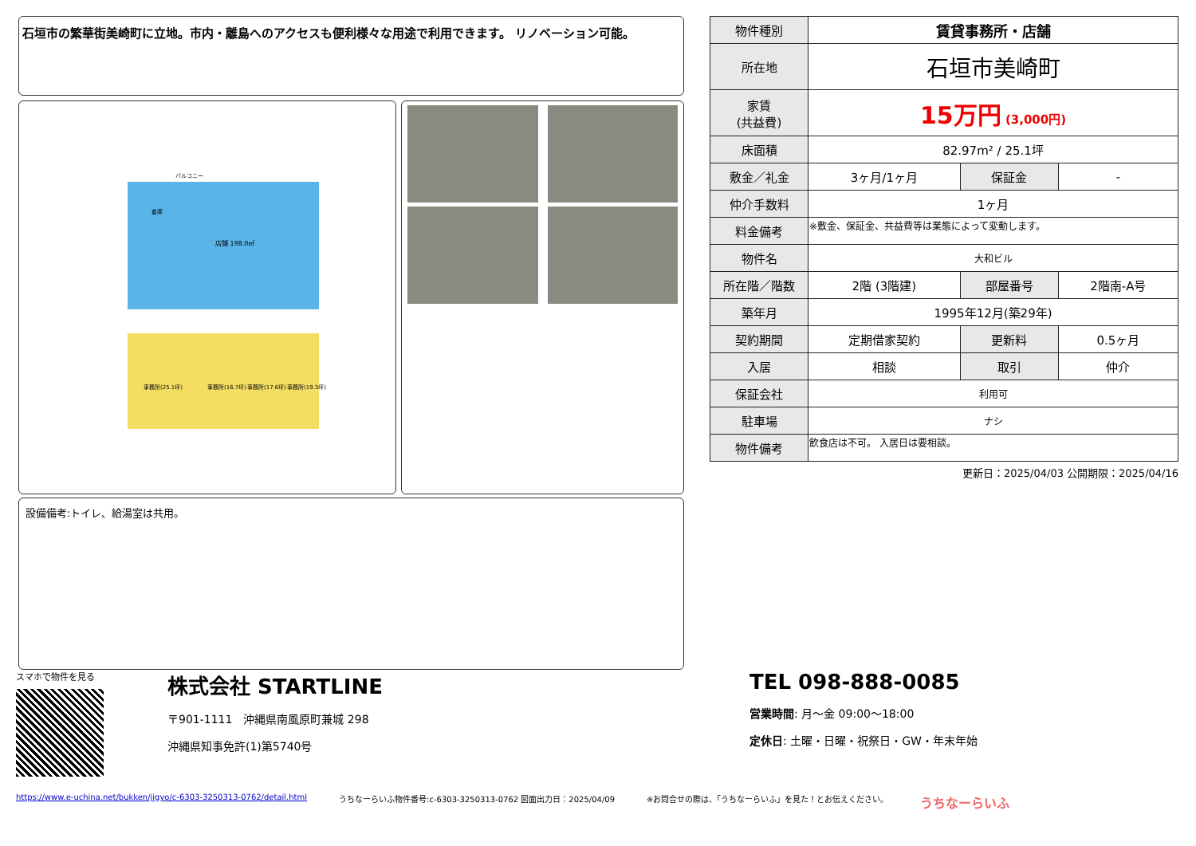石垣市の繁華街美崎町に立地。市内・離島へのアクセスも便利様々な用途で利用できます。 リノベーション可能。
店舗 198.0㎡
事務所(25.1坪)
事務所(16.7坪)
事務所(17.6坪)
事務所(19.3坪)
バルコニー
倉庫
設備備考:トイレ、給湯室は共用。
| 物件種別 | 賃貸事務所・店舗 | | |
| 所在地 | 石垣市美崎町 | | |
| 家賃 (共益費) | 15万円 (3,000円) | | |
| 床面積 | 82.97m² / 25.1坪 | | |
| 敷金／礼金 | 3ヶ月/1ヶ月 | 保証金 | - |
| 仲介手数料 | 1ヶ月 | | |
| 料金備考 | ※敷金、保証金、共益費等は業態によって変動します。 | | |
| 物件名 | 大和ビル | | |
| 所在階／階数 | 2階 (3階建) | 部屋番号 | 2階南-A号 |
| 築年月 | 1995年12月(築29年) | | |
| 契約期間 | 定期借家契約 | 更新料 | 0.5ヶ月 |
| 入居 | 相談 | 取引 | 仲介 |
| 保証会社 | 利用可 | | |
| 駐車場 | ナシ | | |
| 物件備考 | 飲食店は不可。 入居日は要相談。 | | |
更新日：2025/04/03 公開期限：2025/04/16
スマホで物件を見る
株式会社 STARTLINE
〒901-1111　沖縄県南風原町兼城 298
沖縄県知事免許(1)第5740号
TEL 098-888-0085
営業時間: 月～金 09:00～18:00
定休日: 土曜・日曜・祝祭日・GW・年末年始
https://www.e-uchina.net/bukken/jigyo/c-6303-3250313-0762/detail.html うちなーらいふ物件番号:c-6303-3250313-0762 図面出力日：2025/04/09 ※お問合せの際は、「うちなーらいふ」を見た！とお伝えください。 うちなーらいふ